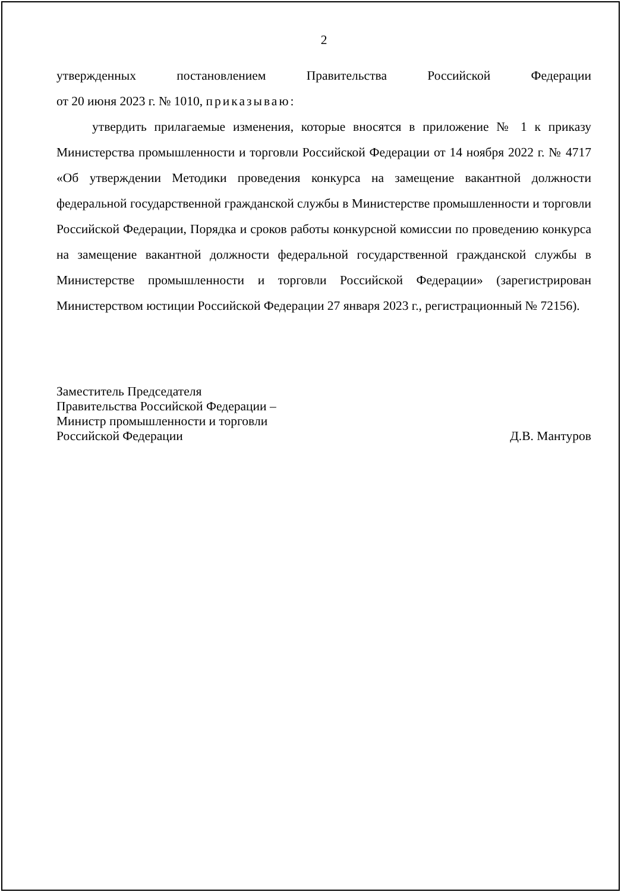2
утвержденных постановлением Правительства Российской Федерации
от 20 июня 2023 г. № 1010, приказываю:
утвердить прилагаемые изменения, которые вносятся в приложение № 1 к приказу Министерства промышленности и торговли Российской Федерации от 14 ноября 2022 г. № 4717 «Об утверждении Методики проведения конкурса на замещение вакантной должности федеральной государственной гражданской службы в Министерстве промышленности и торговли Российской Федерации, Порядка и сроков работы конкурсной комиссии по проведению конкурса на замещение вакантной должности федеральной государственной гражданской службы в Министерстве промышленности и торговли Российской Федерации» (зарегистрирован Министерством юстиции Российской Федерации 27 января 2023 г., регистрационный № 72156).
Заместитель Председателя
Правительства Российской Федерации –
Министр промышленности и торговли
Российской Федерации
Д.В. Мантуров